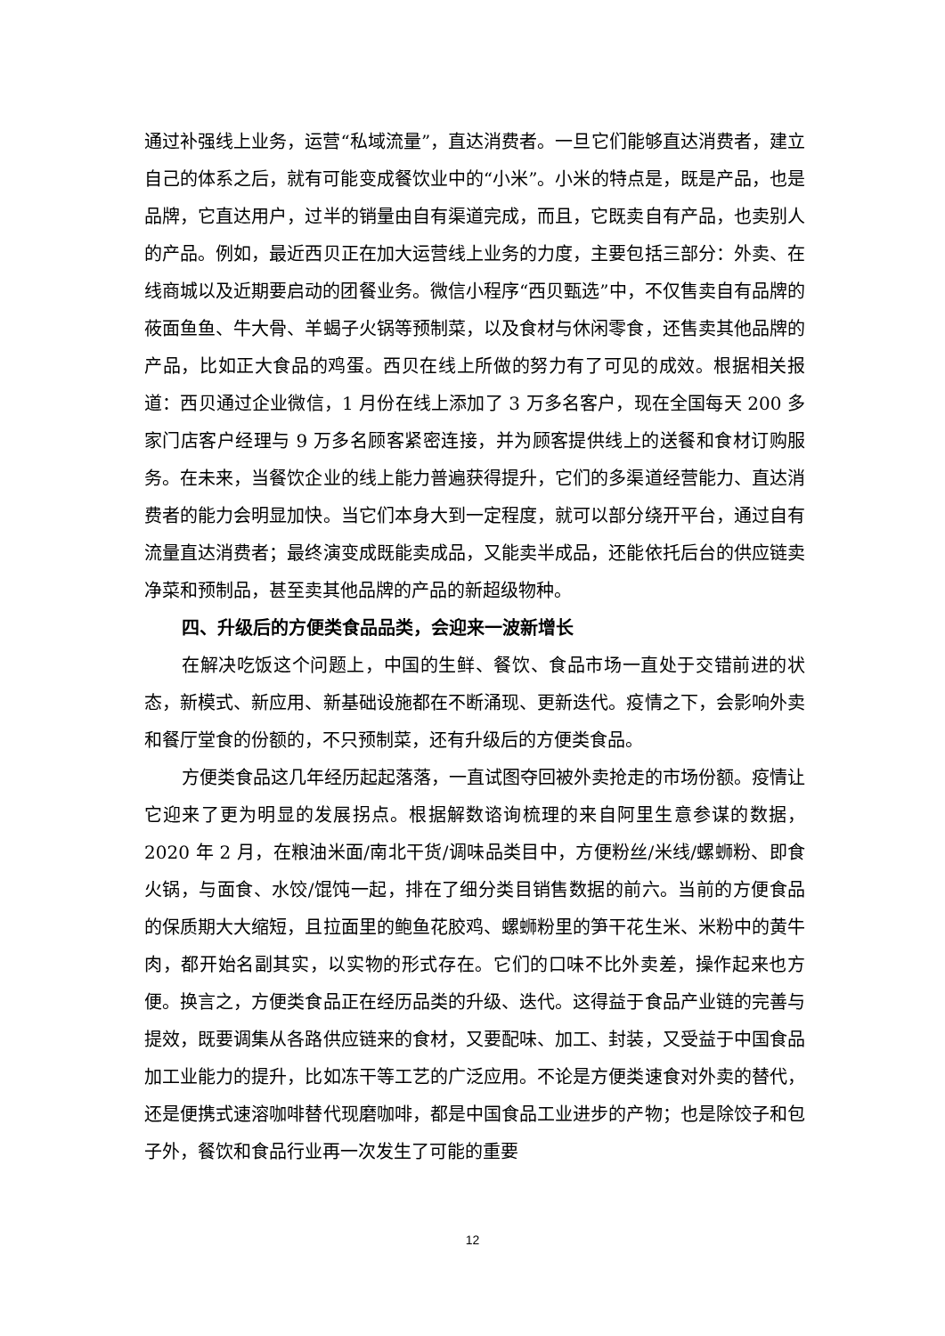通过补强线上业务，运营“私域流量”，直达消费者。一旦它们能够直达消费者，建立自己的体系之后，就有可能变成餐饮业中的“小米”。小米的特点是，既是产品，也是品牌，它直达用户，过半的销量由自有渠道完成，而且，它既卖自有产品，也卖别人的产品。例如，最近西贝正在加大运营线上业务的力度，主要包括三部分：外卖、在线商城以及近期要启动的团餐业务。微信小程序“西贝甄选”中，不仅售卖自有品牌的莜面鱼鱼、牛大骨、羊蝎子火锅等预制菜，以及食材与休闲零食，还售卖其他品牌的产品，比如正大食品的鸡蛋。西贝在线上所做的努力有了可见的成效。根据相关报道：西贝通过企业微信，1 月份在线上添加了 3 万多名客户，现在全国每天 200 多家门店客户经理与 9 万多名顾客紧密连接，并为顾客提供线上的送餐和食材订购服务。在未来，当餐饮企业的线上能力普遍获得提升，它们的多渠道经营能力、直达消费者的能力会明显加快。当它们本身大到一定程度，就可以部分绕开平台，通过自有流量直达消费者；最终演变成既能卖成品，又能卖半成品，还能依托后台的供应链卖净菜和预制品，甚至卖其他品牌的产品的新超级物种。
四、升级后的方便类食品品类，会迎来一波新增长
在解决吃饭这个问题上，中国的生鲜、餐饮、食品市场一直处于交错前进的状态，新模式、新应用、新基础设施都在不断涌现、更新迭代。疫情之下，会影响外卖和餐厅堂食的份额的，不只预制菜，还有升级后的方便类食品。
方便类食品这几年经历起起落落，一直试图夺回被外卖抢走的市场份额。疫情让它迎来了更为明显的发展拐点。根据解数谘询梳理的来自阿里生意参谋的数据，2020 年 2 月，在粮油米面/南北干货/调味品类目中，方便粉丝/米线/螺蛳粉、即食火锅，与面食、水饺/馄饨一起，排在了细分类目销售数据的前六。当前的方便食品的保质期大大缩短，且拉面里的鲍鱼花胶鸡、螺蛳粉里的笋干花生米、米粉中的黄牛肉，都开始名副其实，以实物的形式存在。它们的口味不比外卖差，操作起来也方便。换言之，方便类食品正在经历品类的升级、迭代。这得益于食品产业链的完善与提效，既要调集从各路供应链来的食材，又要配味、加工、封装，又受益于中国食品加工业能力的提升，比如冻干等工艺的广泛应用。不论是方便类速食对外卖的替代，还是便携式速溶咖啡替代现磨咖啡，都是中国食品工业进步的产物；也是除饺子和包子外，餐饮和食品行业再一次发生了可能的重要
12